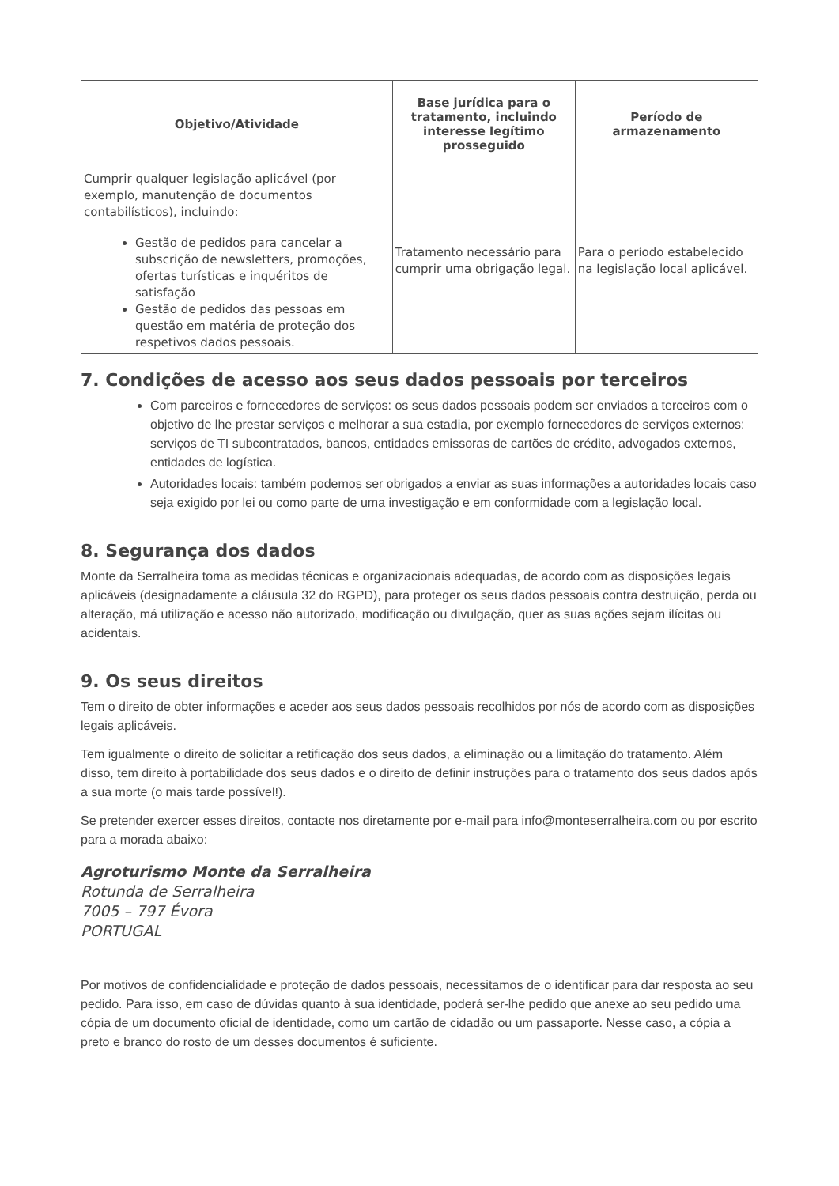| Objetivo/Atividade | Base jurídica para o tratamento, incluindo interesse legítimo prosseguido | Período de armazenamento |
| --- | --- | --- |
| Cumprir qualquer legislação aplicável (por exemplo, manutenção de documentos contabilísticos), incluindo: Gestão de pedidos para cancelar a subscrição de newsletters, promoções, ofertas turísticas e inquéritos de satisfação Gestão de pedidos das pessoas em questão em matéria de proteção dos respetivos dados pessoais. | Tratamento necessário para cumprir uma obrigação legal. | Para o período estabelecido na legislação local aplicável. |
7. Condições de acesso aos seus dados pessoais por terceiros
Com parceiros e fornecedores de serviços: os seus dados pessoais podem ser enviados a terceiros com o objetivo de lhe prestar serviços e melhorar a sua estadia, por exemplo fornecedores de serviços externos: serviços de TI subcontratados, bancos, entidades emissoras de cartões de crédito, advogados externos, entidades de logística.
Autoridades locais: também podemos ser obrigados a enviar as suas informações a autoridades locais caso seja exigido por lei ou como parte de uma investigação e em conformidade com a legislação local.
8. Segurança dos dados
Monte da Serralheira toma as medidas técnicas e organizacionais adequadas, de acordo com as disposições legais aplicáveis (designadamente a cláusula 32 do RGPD), para proteger os seus dados pessoais contra destruição, perda ou alteração, má utilização e acesso não autorizado, modificação ou divulgação, quer as suas ações sejam ilícitas ou acidentais.
9. Os seus direitos
Tem o direito de obter informações e aceder aos seus dados pessoais recolhidos por nós de acordo com as disposições legais aplicáveis.
Tem igualmente o direito de solicitar a retificação dos seus dados, a eliminação ou a limitação do tratamento. Além disso, tem direito à portabilidade dos seus dados e o direito de definir instruções para o tratamento dos seus dados após a sua morte (o mais tarde possível!).
Se pretender exercer esses direitos, contacte nos diretamente por e-mail para info@monteserralheira.com ou por escrito para a morada abaixo:
Agroturismo Monte da Serralheira
Rotunda de Serralheira
7005 – 797 Évora
PORTUGAL
Por motivos de confidencialidade e proteção de dados pessoais, necessitamos de o identificar para dar resposta ao seu pedido. Para isso, em caso de dúvidas quanto à sua identidade, poderá ser-lhe pedido que anexe ao seu pedido uma cópia de um documento oficial de identidade, como um cartão de cidadão ou um passaporte. Nesse caso, a cópia a preto e branco do rosto de um desses documentos é suficiente.